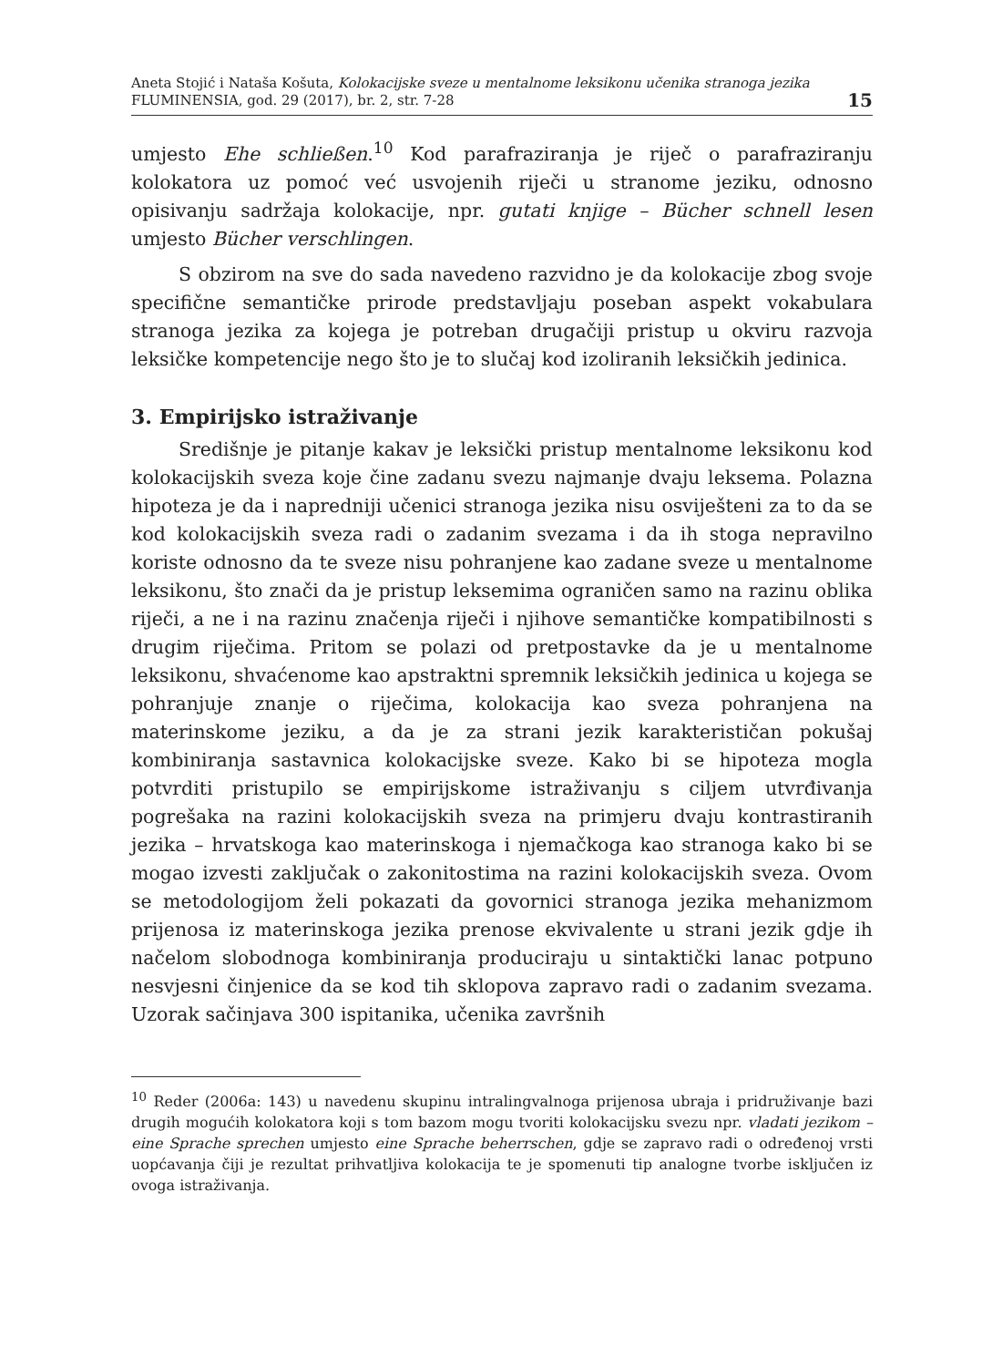Aneta Stojić i Nataša Košuta, Kolokacijske sveze u mentalnome leksikonu učenika stranoga jezika
FLUMINENSIA, god. 29 (2017), br. 2, str. 7-28
15
umjesto Ehe schließen.<sup>10</sup> Kod parafraziranja je riječ o parafraziranju kolokatora uz pomoć već usvojenih riječi u stranome jeziku, odnosno opisivanju sadržaja kolokacije, npr. gutati knjige – Bücher schnell lesen umjesto Bücher verschlingen.
S obzirom na sve do sada navedeno razvidno je da kolokacije zbog svoje specifične semantičke prirode predstavljaju poseban aspekt vokabulara stranoga jezika za kojega je potreban drugačiji pristup u okviru razvoja leksičke kompetencije nego što je to slučaj kod izoliranih leksičkih jedinica.
3. Empirijsko istraživanje
Središnje je pitanje kakav je leksički pristup mentalnome leksikonu kod kolokacijskih sveza koje čine zadanu svezu najmanje dvaju leksema. Polazna hipoteza je da i napredniji učenici stranoga jezika nisu osviješteni za to da se kod kolokacijskih sveza radi o zadanim svezama i da ih stoga nepravilno koriste odnosno da te sveze nisu pohranjene kao zadane sveze u mentalnome leksikonu, što znači da je pristup leksemima ograničen samo na razinu oblika riječi, a ne i na razinu značenja riječi i njihove semantičke kompatibilnosti s drugim riječima. Pritom se polazi od pretpostavke da je u mentalnome leksikonu, shvaćenome kao apstraktni spremnik leksičkih jedinica u kojega se pohranjuje znanje o riječima, kolokacija kao sveza pohranjena na materinskome jeziku, a da je za strani jezik karakterističan pokušaj kombiniranja sastavnica kolokacijske sveze. Kako bi se hipoteza mogla potvrditi pristupilo se empirijskome istraživanju s ciljem utvrđivanja pogrešaka na razini kolokacijskih sveza na primjeru dvaju kontrastiranih jezika – hrvatskoga kao materinskoga i njemačkoga kao stranoga kako bi se mogao izvesti zaključak o zakonitostima na razini kolokacijskih sveza. Ovom se metodologijom želi pokazati da govornici stranoga jezika mehanizmom prijenosa iz materinskoga jezika prenose ekvivalente u strani jezik gdje ih načelom slobodnoga kombiniranja produciraju u sintaktički lanac potpuno nesvjesni činjenice da se kod tih sklopova zapravo radi o zadanim svezama. Uzorak sačinjava 300 ispitanika, učenika završnih
<sup>10</sup> Reder (2006a: 143) u navedenu skupinu intralingvalnoga prijenosa ubraja i pridruživanje bazi drugih mogućih kolokatora koji s tom bazom mogu tvoriti kolokacijsku svezu npr. vladati jezikom – eine Sprache sprechen umjesto eine Sprache beherrschen, gdje se zapravo radi o određenoj vrsti uopćavanja čiji je rezultat prihvatljiva kolokacija te je spomenuti tip analogne tvorbe isključen iz ovoga istraživanja.